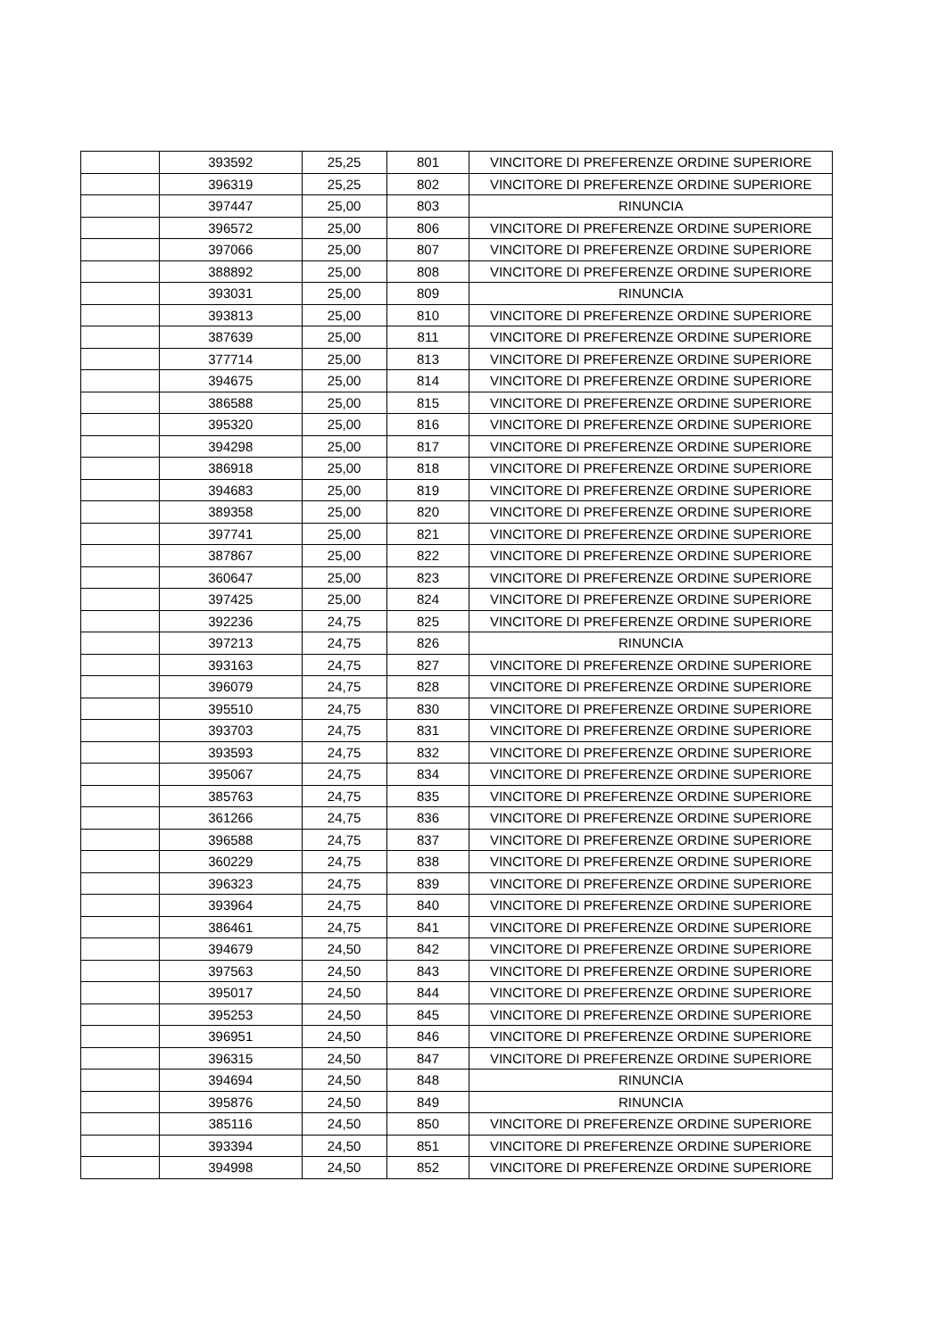| | 393592 | 25,25 | 801 | VINCITORE DI PREFERENZE ORDINE SUPERIORE |
| | 396319 | 25,25 | 802 | VINCITORE DI PREFERENZE ORDINE SUPERIORE |
| | 397447 | 25,00 | 803 | RINUNCIA |
| | 396572 | 25,00 | 806 | VINCITORE DI PREFERENZE ORDINE SUPERIORE |
| | 397066 | 25,00 | 807 | VINCITORE DI PREFERENZE ORDINE SUPERIORE |
| | 388892 | 25,00 | 808 | VINCITORE DI PREFERENZE ORDINE SUPERIORE |
| | 393031 | 25,00 | 809 | RINUNCIA |
| | 393813 | 25,00 | 810 | VINCITORE DI PREFERENZE ORDINE SUPERIORE |
| | 387639 | 25,00 | 811 | VINCITORE DI PREFERENZE ORDINE SUPERIORE |
| | 377714 | 25,00 | 813 | VINCITORE DI PREFERENZE ORDINE SUPERIORE |
| | 394675 | 25,00 | 814 | VINCITORE DI PREFERENZE ORDINE SUPERIORE |
| | 386588 | 25,00 | 815 | VINCITORE DI PREFERENZE ORDINE SUPERIORE |
| | 395320 | 25,00 | 816 | VINCITORE DI PREFERENZE ORDINE SUPERIORE |
| | 394298 | 25,00 | 817 | VINCITORE DI PREFERENZE ORDINE SUPERIORE |
| | 386918 | 25,00 | 818 | VINCITORE DI PREFERENZE ORDINE SUPERIORE |
| | 394683 | 25,00 | 819 | VINCITORE DI PREFERENZE ORDINE SUPERIORE |
| | 389358 | 25,00 | 820 | VINCITORE DI PREFERENZE ORDINE SUPERIORE |
| | 397741 | 25,00 | 821 | VINCITORE DI PREFERENZE ORDINE SUPERIORE |
| | 387867 | 25,00 | 822 | VINCITORE DI PREFERENZE ORDINE SUPERIORE |
| | 360647 | 25,00 | 823 | VINCITORE DI PREFERENZE ORDINE SUPERIORE |
| | 397425 | 25,00 | 824 | VINCITORE DI PREFERENZE ORDINE SUPERIORE |
| | 392236 | 24,75 | 825 | VINCITORE DI PREFERENZE ORDINE SUPERIORE |
| | 397213 | 24,75 | 826 | RINUNCIA |
| | 393163 | 24,75 | 827 | VINCITORE DI PREFERENZE ORDINE SUPERIORE |
| | 396079 | 24,75 | 828 | VINCITORE DI PREFERENZE ORDINE SUPERIORE |
| | 395510 | 24,75 | 830 | VINCITORE DI PREFERENZE ORDINE SUPERIORE |
| | 393703 | 24,75 | 831 | VINCITORE DI PREFERENZE ORDINE SUPERIORE |
| | 393593 | 24,75 | 832 | VINCITORE DI PREFERENZE ORDINE SUPERIORE |
| | 395067 | 24,75 | 834 | VINCITORE DI PREFERENZE ORDINE SUPERIORE |
| | 385763 | 24,75 | 835 | VINCITORE DI PREFERENZE ORDINE SUPERIORE |
| | 361266 | 24,75 | 836 | VINCITORE DI PREFERENZE ORDINE SUPERIORE |
| | 396588 | 24,75 | 837 | VINCITORE DI PREFERENZE ORDINE SUPERIORE |
| | 360229 | 24,75 | 838 | VINCITORE DI PREFERENZE ORDINE SUPERIORE |
| | 396323 | 24,75 | 839 | VINCITORE DI PREFERENZE ORDINE SUPERIORE |
| | 393964 | 24,75 | 840 | VINCITORE DI PREFERENZE ORDINE SUPERIORE |
| | 386461 | 24,75 | 841 | VINCITORE DI PREFERENZE ORDINE SUPERIORE |
| | 394679 | 24,50 | 842 | VINCITORE DI PREFERENZE ORDINE SUPERIORE |
| | 397563 | 24,50 | 843 | VINCITORE DI PREFERENZE ORDINE SUPERIORE |
| | 395017 | 24,50 | 844 | VINCITORE DI PREFERENZE ORDINE SUPERIORE |
| | 395253 | 24,50 | 845 | VINCITORE DI PREFERENZE ORDINE SUPERIORE |
| | 396951 | 24,50 | 846 | VINCITORE DI PREFERENZE ORDINE SUPERIORE |
| | 396315 | 24,50 | 847 | VINCITORE DI PREFERENZE ORDINE SUPERIORE |
| | 394694 | 24,50 | 848 | RINUNCIA |
| | 395876 | 24,50 | 849 | RINUNCIA |
| | 385116 | 24,50 | 850 | VINCITORE DI PREFERENZE ORDINE SUPERIORE |
| | 393394 | 24,50 | 851 | VINCITORE DI PREFERENZE ORDINE SUPERIORE |
| | 394998 | 24,50 | 852 | VINCITORE DI PREFERENZE ORDINE SUPERIORE |